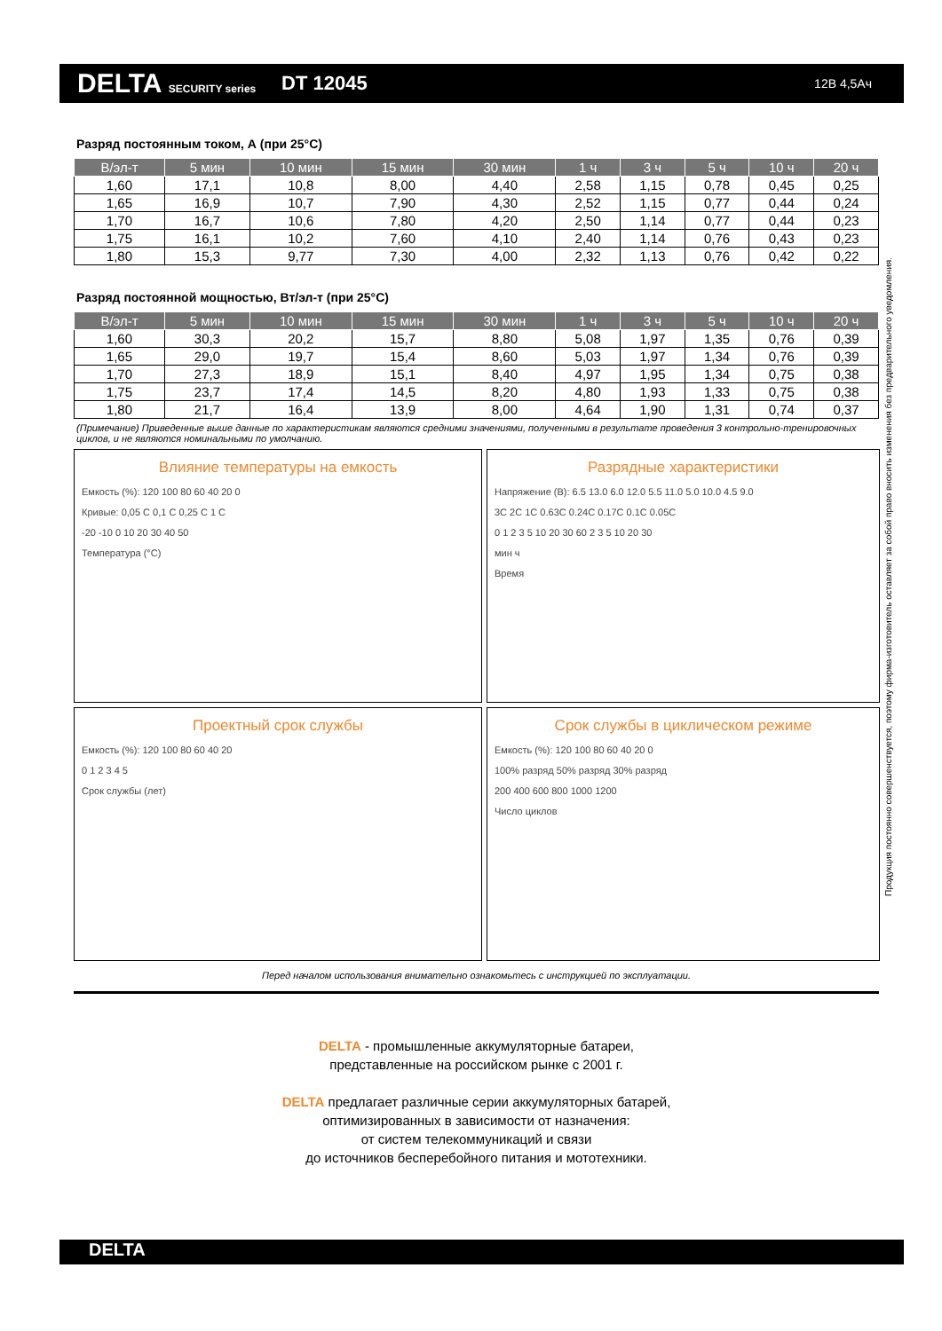DELTA SECURITY series
DT 12045
12В 4,5Ач
Разряд постоянным током, А (при 25°С)
| В/эл-т | 5 мин | 10 мин | 15 мин | 30 мин | 1 ч | 3 ч | 5 ч | 10 ч | 20 ч |
| --- | --- | --- | --- | --- | --- | --- | --- | --- | --- |
| 1,60 | 17,1 | 10,8 | 8,00 | 4,40 | 2,58 | 1,15 | 0,78 | 0,45 | 0,25 |
| 1,65 | 16,9 | 10,7 | 7,90 | 4,30 | 2,52 | 1,15 | 0,77 | 0,44 | 0,24 |
| 1,70 | 16,7 | 10,6 | 7,80 | 4,20 | 2,50 | 1,14 | 0,77 | 0,44 | 0,23 |
| 1,75 | 16,1 | 10,2 | 7,60 | 4,10 | 2,40 | 1,14 | 0,76 | 0,43 | 0,23 |
| 1,80 | 15,3 | 9,77 | 7,30 | 4,00 | 2,32 | 1,13 | 0,76 | 0,42 | 0,22 |
Разряд постоянной мощностью, Вт/эл-т (при 25°С)
| В/эл-т | 5 мин | 10 мин | 15 мин | 30 мин | 1 ч | 3 ч | 5 ч | 10 ч | 20 ч |
| --- | --- | --- | --- | --- | --- | --- | --- | --- | --- |
| 1,60 | 30,3 | 20,2 | 15,7 | 8,80 | 5,08 | 1,97 | 1,35 | 0,76 | 0,39 |
| 1,65 | 29,0 | 19,7 | 15,4 | 8,60 | 5,03 | 1,97 | 1,34 | 0,76 | 0,39 |
| 1,70 | 27,3 | 18,9 | 15,1 | 8,40 | 4,97 | 1,95 | 1,34 | 0,75 | 0,38 |
| 1,75 | 23,7 | 17,4 | 14,5 | 8,20 | 4,80 | 1,93 | 1,33 | 0,75 | 0,38 |
| 1,80 | 21,7 | 16,4 | 13,9 | 8,00 | 4,64 | 1,90 | 1,31 | 0,74 | 0,37 |
(Примечание) Приведенные выше данные по характеристикам являются средними значениями, полученными в результате проведения 3 контрольно-тренировочных циклов, и не являются номинальными по умолчанию.
Влияние температуры на емкость
Емкость (%): 120 100 80 60 40 20 0
Кривые: 0,05 C 0,1 C 0,25 C 1 C
-20 -10 0 10 20 30 40 50
Температура (°С)
Разрядные характеристики
Напряжение (В): 6.5 13.0 6.0 12.0 5.5 11.0 5.0 10.0 4.5 9.0
3C 2C 1C 0.63C 0.24C 0.17C 0.1C 0.05C
0 1 2 3 5 10 20 30 60 2 3 5 10 20 30
мин ч
Время
Проектный срок службы
Емкость (%): 120 100 80 60 40 20
0 1 2 3 4 5
Срок службы (лет)
Срок службы в циклическом режиме
Емкость (%): 120 100 80 60 40 20 0
100% разряд 50% разряд 30% разряд
200 400 600 800 1000 1200
Число циклов
Перед началом использования внимательно ознакомьтесь с инструкцией по эксплуатации.
DELTA - промышленные аккумуляторные батареи,
представленные на российском рынке с 2001 г.
DELTA предлагает различные серии аккумуляторных батарей,
оптимизированных в зависимости от назначения:
от систем телекоммуникаций и связи
до источников бесперебойного питания и мототехники.
Продукция постоянно совершенствуется, поэтому фирма-изготовитель оставляет за собой право вносить изменения без предварительного уведомления.
DELTA